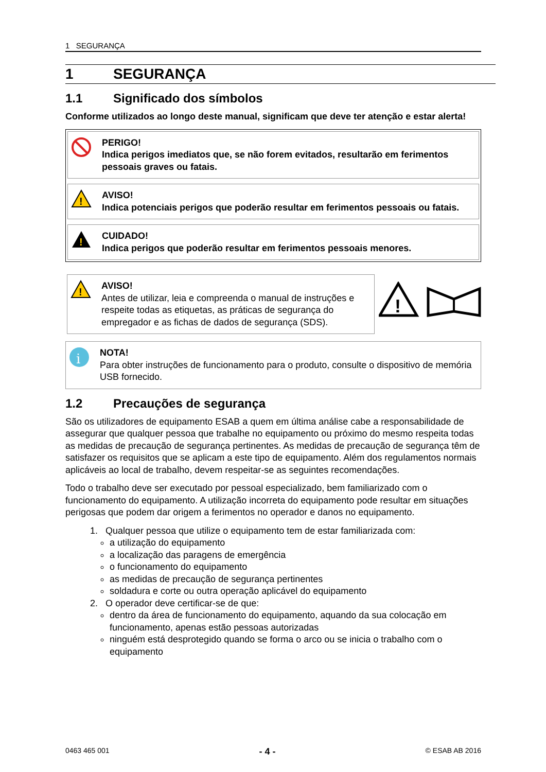1 SEGURANÇA
1 SEGURANÇA
1.1 Significado dos símbolos
Conforme utilizados ao longo deste manual, significam que deve ter atenção e estar alerta!
PERIGO!
Indica perigos imediatos que, se não forem evitados, resultarão em ferimentos pessoais graves ou fatais.
!
AVISO!
Indica potenciais perigos que poderão resultar em ferimentos pessoais ou fatais.
!
CUIDADO!
Indica perigos que poderão resultar em ferimentos pessoais menores.
!
AVISO!
Antes de utilizar, leia e compreenda o manual de instruções e respeite todas as etiquetas, as práticas de segurança do empregador e as fichas de dados de segurança (SDS).
!
i
NOTA!
Para obter instruções de funcionamento para o produto, consulte o dispositivo de memória USB fornecido.
1.2 Precauções de segurança
São os utilizadores de equipamento ESAB a quem em última análise cabe a responsabilidade de assegurar que qualquer pessoa que trabalhe no equipamento ou próximo do mesmo respeita todas as medidas de precaução de segurança pertinentes. As medidas de precaução de segurança têm de satisfazer os requisitos que se aplicam a este tipo de equipamento. Além dos regulamentos normais aplicáveis ao local de trabalho, devem respeitar-se as seguintes recomendações.
Todo o trabalho deve ser executado por pessoal especializado, bem familiarizado com o funcionamento do equipamento. A utilização incorreta do equipamento pode resultar em situações perigosas que podem dar origem a ferimentos no operador e danos no equipamento.
1. Qualquer pessoa que utilize o equipamento tem de estar familiarizada com:
a utilização do equipamento
a localização das paragens de emergência
o funcionamento do equipamento
as medidas de precaução de segurança pertinentes
soldadura e corte ou outra operação aplicável do equipamento
2. O operador deve certificar-se de que:
dentro da área de funcionamento do equipamento, aquando da sua colocação em funcionamento, apenas estão pessoas autorizadas
ninguém está desprotegido quando se forma o arco ou se inicia o trabalho com o equipamento
0463 465 001 - 4 - © ESAB AB 2016